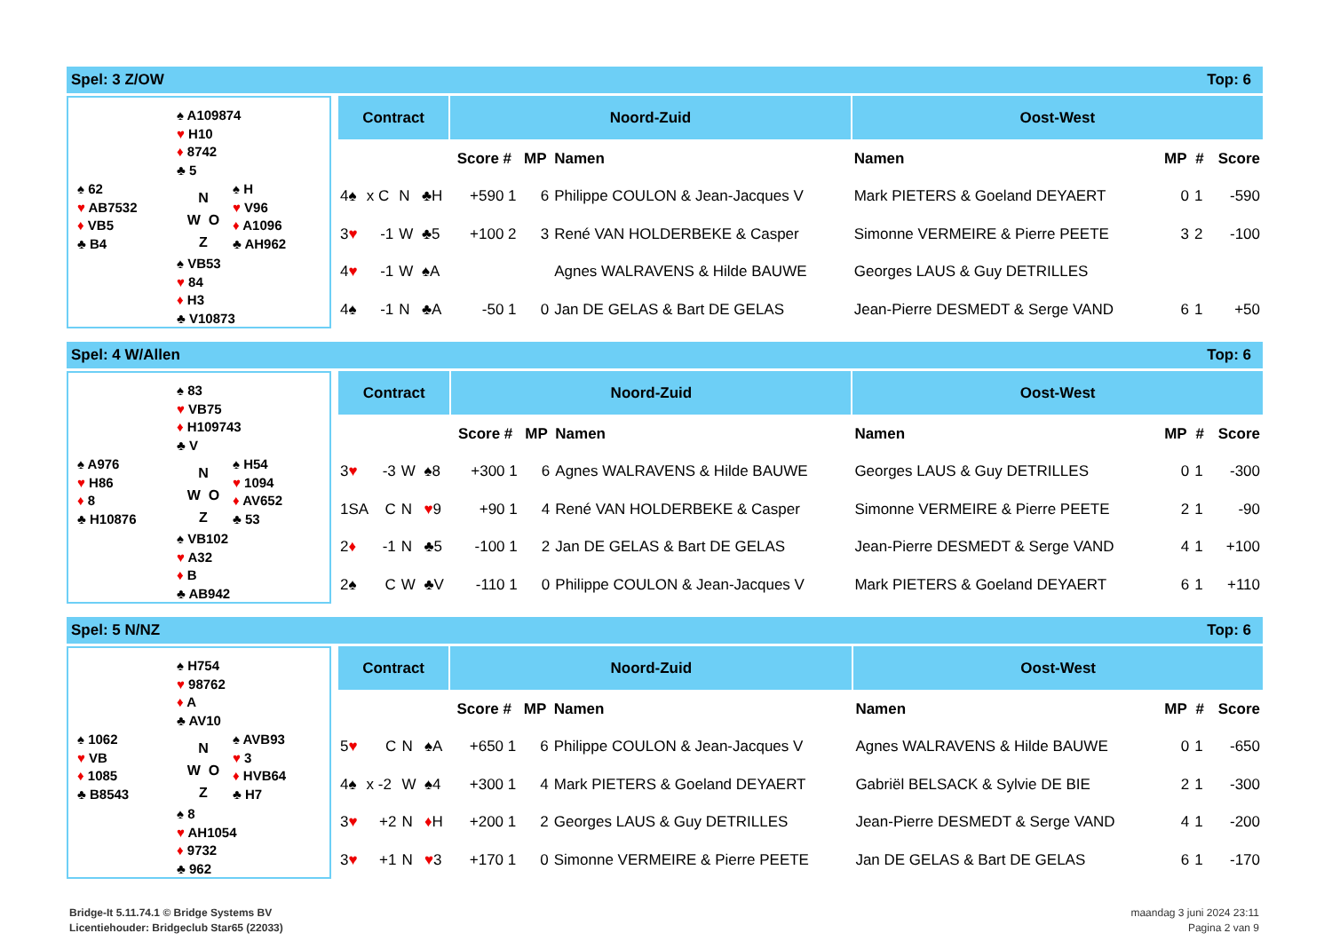Spel: 3 Z/OW Top: 6
♠ A109874
♥ H10
♦ 8742
♣ 5
♠ 62
♥ AB7532
♦ VB5
♣ B4
N
W O
Z
♠ H
♥ V96
♦ A1096
♣ AH962
♠ VB53
♥ 84
♦ H3
♣ V10873
| Contract | | | | Noord-Zuid | | | | Oost-West | | | |
| --- | --- | --- | --- | --- | --- | --- | --- | --- | --- | --- | --- |
| | | | | Score # | MP | Namen | | Namen | MP | # | Score |
| 4♠ | x C | N | ♣H | +590 1 | 6 | Philippe COULON & Jean-Jacques V | | Mark PIETERS & Goeland DEYAERT | 0 | 1 | -590 |
| 3 ♥ | -1 | W | ♣5 | +100 2 | 3 | René VAN HOLDERBEKE & Casper | | Simonne VERMEIRE & Pierre PEETE | 3 | 2 | -100 |
| 4 ♥ | -1 | W | ♠A | | | Agnes WALRAVENS & Hilde BAUWE | | Georges LAUS & Guy DETRILLES | | | |
| 4♠ | -1 | N | ♣A | -50 1 | 0 | Jan DE GELAS & Bart DE GELAS | | Jean-Pierre DESMEDT & Serge VAND | 6 | 1 | +50 |
Spel: 4 W/Allen Top: 6
♠ 83
♥ VB75
♦ H109743
♣ V
♠ A976
♥ H86
♦ 8
♣ H10876
N
W O
Z
♠ H54
♥ 1094
♦ AV652
♣ 53
♠ VB102
♥ A32
♦ B
♣ AB942
| Contract | | | | Noord-Zuid | | | | Oost-West | | | |
| --- | --- | --- | --- | --- | --- | --- | --- | --- | --- | --- | --- |
| | | | | Score # | MP | Namen | | Namen | MP | # | Score |
| 3 ♥ | -3 | W | ♠8 | +300 1 | 6 | Agnes WALRAVENS & Hilde BAUWE | | Georges LAUS & Guy DETRILLES | 0 | 1 | -300 |
| 1SA | C | N | ♥ 9 | +90 1 | 4 | René VAN HOLDERBEKE & Casper | | Simonne VERMEIRE & Pierre PEETE | 2 | 1 | -90 |
| 2 ♦ | -1 | N | ♣5 | -100 1 | 2 | Jan DE GELAS & Bart DE GELAS | | Jean-Pierre DESMEDT & Serge VAND | 4 | 1 | +100 |
| 2♠ | C | W | ♣V | -110 1 | 0 | Philippe COULON & Jean-Jacques V | | Mark PIETERS & Goeland DEYAERT | 6 | 1 | +110 |
Spel: 5 N/NZ Top: 6
♠ H754
♥ 98762
♦ A
♣ AV10
♠ 1062
♥ VB
♦ 1085
♣ B8543
N
W O
Z
♠ AVB93
♥ 3
♦ HVB64
♣ H7
♠ 8
♥ AH1054
♦ 9732
♣ 962
| Contract | | | | Noord-Zuid | | | | Oost-West | | | |
| --- | --- | --- | --- | --- | --- | --- | --- | --- | --- | --- | --- |
| | | | | Score # | MP | Namen | | Namen | MP | # | Score |
| 5 ♥ | C | N | ♠A | +650 1 | 6 | Philippe COULON & Jean-Jacques V | | Agnes WALRAVENS & Hilde BAUWE | 0 | 1 | -650 |
| 4♠ | x -2 | W | ♠4 | +300 1 | 4 | Mark PIETERS & Goeland DEYAERT | | Gabriël BELSACK & Sylvie DE BIE | 2 | 1 | -300 |
| 3 ♥ | +2 | N | ♦ H | +200 1 | 2 | Georges LAUS & Guy DETRILLES | | Jean-Pierre DESMEDT & Serge VAND | 4 | 1 | -200 |
| 3 ♥ | +1 | N | ♥ 3 | +170 1 | 0 | Simonne VERMEIRE & Pierre PEETE | | Jan DE GELAS & Bart DE GELAS | 6 | 1 | -170 |
Bridge-It 5.11.74.1 © Bridge Systems BV
Licentiehouder: Bridgeclub Star65 (22033)
maandag 3 juni 2024 23:11
Pagina 2 van 9